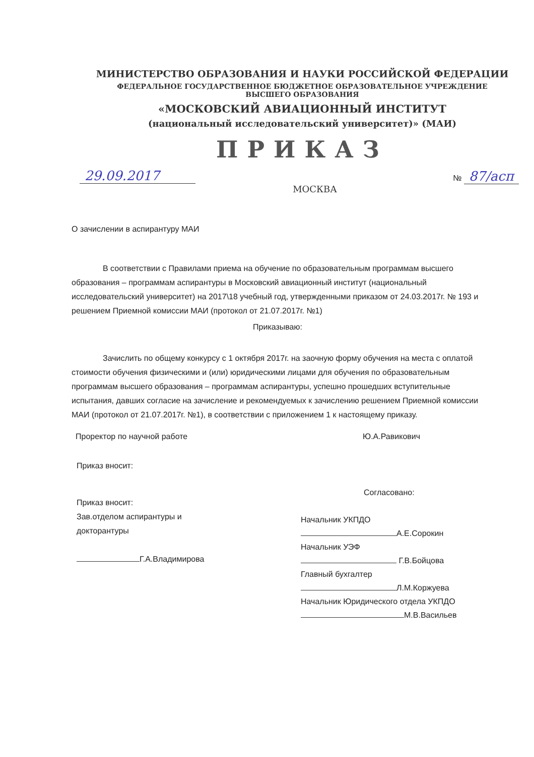МИНИСТЕРСТВО ОБРАЗОВАНИЯ И НАУКИ РОССИЙСКОЙ ФЕДЕРАЦИИ
ФЕДЕРАЛЬНОЕ ГОСУДАРСТВЕННОЕ БЮДЖЕТНОЕ ОБРАЗОВАТЕЛЬНОЕ УЧРЕЖДЕНИЕ
ВЫСШЕГО ОБРАЗОВАНИЯ
«МОСКОВСКИЙ АВИАЦИОННЫЙ ИНСТИТУТ
(национальный исследовательский университет)» (МАИ)
ПРИКАЗ
29.09.2017 № 87/асп
МОСКВА
О зачислении в аспирантуру МАИ
В соответствии с Правилами приема на обучение по образовательным программам высшего образования – программам аспирантуры в Московский авиационный институт (национальный исследовательский университет) на 2017\18 учебный год, утвержденными приказом от 24.03.2017г. № 193 и решением Приемной комиссии МАИ (протокол от 21.07.2017г. №1)
Приказываю:
Зачислить по общему конкурсу с 1 октября 2017г. на заочную форму обучения на места с оплатой стоимости обучения физическими и (или) юридическими лицами для обучения по образовательным программам высшего образования – программам аспирантуры, успешно прошедших вступительные испытания, давших согласие на зачисление и рекомендуемых к зачислению решением Приемной комиссии МАИ (протокол от 21.07.2017г. №1), в соответствии с приложением 1 к настоящему приказу.
Проректор по научной работе Ю.А.Равикович
Приказ вносит:
Приказ вносит:
Зав.отделом аспирантуры и
докторантуры
Г.А.Владимирова
Согласовано:
Начальник УКПДО
А.Е.Сорокин
Начальник УЭФ
Г.В.Бойцова
Главный бухгалтер
Л.М.Коржуева
Начальник Юридического отдела УКПДО
М.В.Васильев